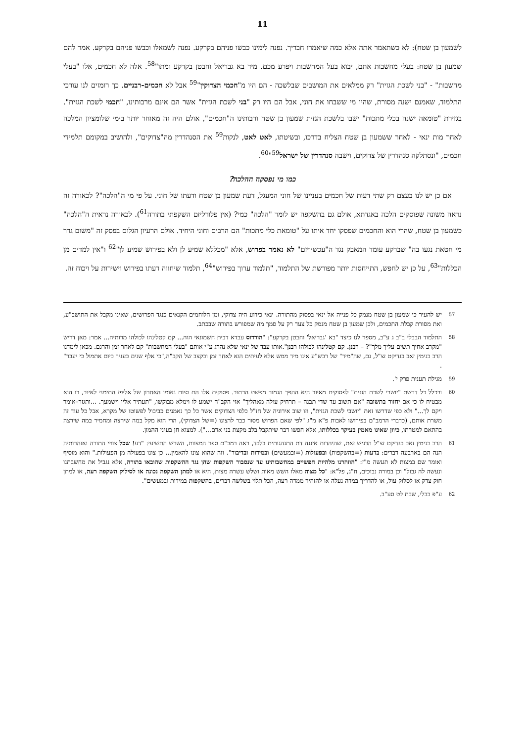11
לשמעון בן שטח): לא כשתאמר אתה אלא כמה שיאמרו חבריך. נפנה לימינו כבשו פניהם בקרקע. נפנה לשמאלו וכבשו פניהם בקרקע. אמר להם שמעון בן שטח: בעלי מחשבות אתם, יבוא בעל המחשבות ויפרע מכם. מיד בא גבריאל וחבטן בקרקע ומתו"<sup>58</sup>. אלה לא חכמים, אלו "בעלי מחשבות" - "בני לשכת הגזית" רק ממלאים את המושבים שבלשכה - הם היו מ"חכמי הצדוקין"<sup>59</sup> אבל לא חכמים-רבניים. כך רומזים לנו עורכי התלמוד, שאמנם ישנה מסורת, שהיו מי ששבחו את חוני, אבל הם היו רק "בני לשכת הגזית" אשר הם אינם מרבותינו, "חכמי לשכת הגזית". בגזירת "טומאה ישנה בכלי מתכות" ישבו בלשכת הגזית שמעון בן שטח ורבותינו ה"חכמים", אולם היה זה מאוחר יותר בימי שלומציון המלכה לאחר מות ינאי - לאחר ששמעון בן שטח הצליח בדרכו, ובשיטתו, לאט לאט, לנקות<sup>59</sup> את הסנהדרין מה"צדוקים", ולהושיב במקומם תלמידי חכמים, "ונסתלקה סנהדרין של צדוקים, וישבה סנהדרין של ישראל<sup>59</sup>"<sup>60</sup>.
כמו מי נפסקה ההלכה?
אם כן יש לנו בעצם רק שתי דעות של חכמים בעניינו של חוני המעגל, דעת שמעון בן שטח ודעתו של חוני. על פי מי ה"הלכה"? לכאורה זה נראה משונה שפוסקים הלכה באגדתא, אולם גם בהשקפה יש לומר "הלכה" כמי? (אין פלורליזם השקפתי בתורה<sup>61</sup>). לכאורה נראית ה"הלכה" כשמעון בן שטח, שהרי הוא והחכמים שפסקו יחד איתו על "טומאת כלי מתכות" הם הרבים וחוני היחיד. אולם הרעיון הגלום בפסק זה "משום גדר מי חטאת נגעו בה" שברקע עומד המאבק נגד ה"עכשיויזם" לא נאמר בפרוש, אלא "מכללא שמיע לן ולא בפירוש שמיע לן"<sup>62</sup> ו"אין למדים מן הכללות"<sup>63</sup>, על כן יש לחפש, התייחסות יותר מפורשת של התלמוד, "תלמוד ערוך בפירוש"<sup>64</sup>, תלמוד שיחווה דעתו בפירוש וישירות על ויכוח זה.
57 יש להעיר כי שמעון בן שטח מנמק כל פנייה אל ינאי בפסוק מהתורה. ינאי כידוע היה צדוקי, ומן הלוחמים הקנאים כנגד הפרושים, שאינו מקבל את התושב"ע, ואת מסורת קבלת החכמים, ולכן שמעון בן שטח מנמק כל צעד רק על סמך מה שמפורש בתורה שבכתב.
58 התלמוד הבבלי ב"ב ג ע"ב, מספר לנו כיצד "בא 'גבריאל' וחבטן בקרקע": "הורדוס עבדא דבית חשמונאי הוה... קם קטלינהו לכולהו מרותיה... אמר: מאן דריש "מקרב אחיך תשים עליך מלך"? – רבנן. קם קטלינהו לכולהו רבנן".אותו עבד של ינאי שלא נהרג ע"י אותם "בעלי המחשבות" קם לאחר זמן והרגם. מכאן לימדנו הרב בנימין זאב בנדיקט זצ"ל, גם, שה"מיד" של רבש"ע אינו מיד ממש אלא לעיתים הוא לאחר זמן ובקצב של הקב"ה,"כי אלף שנים בעניך כיום אתמול כי יעבר" .
59 מגילת תענית פרק י'.
60 ובכלל כל דרשת "יושבי לשכת הגזית" לפסוקים מאיוב היא ההפך הגמור מפשט הכתוב. פסוקים אלו הם סיום נאומו האחרון של אליפז התימני לאיוב, בו הוא מבטיח לו כי אם יחזור בתשובה "אם תשוב עד שדי תבנה – תרחיק עולה מאהליך" אזי הקב"ה ישמע לו וימלא מבוקשו, "תעתיר אליו וישמעך. ...ותגזר–אומר ויקם לך..." ולא כפי שדרשו זאת "יושבי לשכת הגזית", וזו שוב אירוניה של חז"ל כלפי הצדוקים אשר כל כך נאמנים כביבול לפשוטו של מקרא, אבל כל עוד זה משרת אותם, (כדברי הרמב"ם בפירושו לאבות פ"א מ"ג "לפי שאם הפרוש מסור כבר לרצונו (=של הצדוקי), הרי הוא מקל במה שירצה ומחמיר במה שירצה בהתאם למטרתו, כיוון שאינו מאמין בעיקר בכללותו, אלא חפשו דבר שיתקבל בלב מקצת בני אדם..."). למצוא חן בעיני ההמון.
61 הרב בנימין זאב בנדיקט זצ"ל הדגיש זאת, שהיהדות איננה דת התנהגותית בלבד, ראה רמב"ם ספר המצוות, השרש התשיעי: "דע! שכל צוויי התורה ואזהרותיה הנה הם בארבעה דברים: בדעות (=בהשקפות) ובפעולות (=ובמעשים) ובמידות ובדיבור". וזה שהוא צונו להאמין... כן צונו בפעולה מן הפעולות." והוא מוסיף ואומר שם במצות לא תעשה מ"ז: "הוזהרנו מלהיות חפשיים במחשבותינו עד שנסבור השקפות שהן נגד ההשקפות שהובאו בתורה, אלא נגביל את מחשבתנו ונעשה לה גבול" וכן במורה נבוכים, ח"ג, פל"א: "כל מצוה מאלו השש מאות ושלש עשרה מצות, היא או למתן השקפה נכונה או לסילוק השקפה רעה, או למתן חוק צדק או לסלוק עול, או להדריך במדה נעלה או להזהיר ממדה רעה, הכל תלוי בשלשה דברים, בהשקפות במידות ובמעשים".
62 ע"פ בבלי, שבת לט סע"ב.